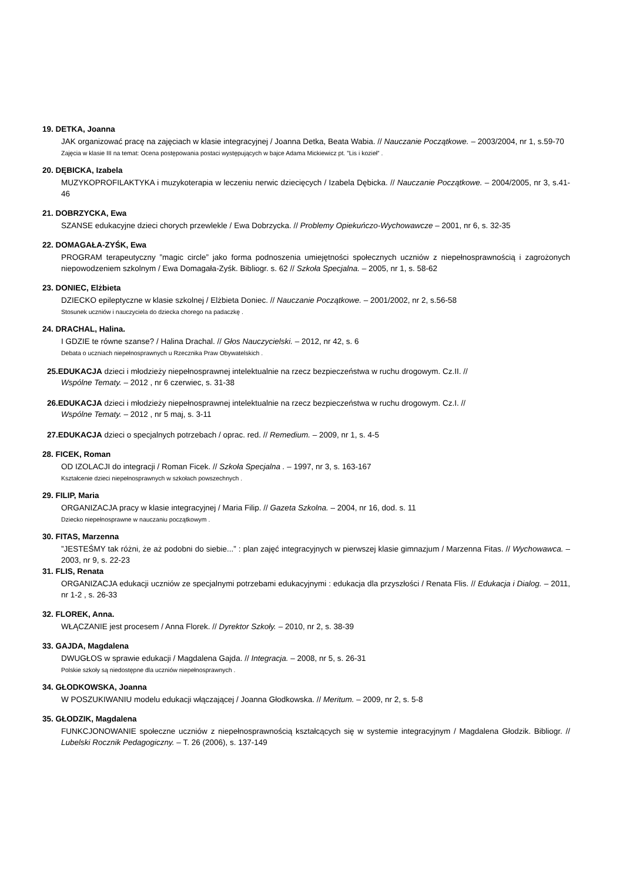19. DETKA, Joanna
JAK organizować pracę na zajęciach w klasie integracyjnej / Joanna Detka, Beata Wabia. // Nauczanie Początkowe. – 2003/2004, nr 1, s.59-70
Zajęcia w klasie III na temat: Ocena postępowania postaci występujących w bajce Adama Mickiewicz pt. ”Lis i kozieł” .
20. DĘBICKA, Izabela
MUZYKOPROFILAKTYKA i muzykoterapia w leczeniu nerwic dziecięcych / Izabela Dębicka. // Nauczanie Początkowe. – 2004/2005, nr 3, s.41-46
21. DOBRZYCKA, Ewa
SZANSE edukacyjne dzieci chorych przewlekle / Ewa Dobrzycka. // Problemy Opiekuńczo-Wychowawcze – 2001, nr 6, s. 32-35
22. DOMAGAŁA-ZYŚK, Ewa
PROGRAM terapeutyczny ”magic circle” jako forma podnoszenia umiejętności społecznych uczniów z niepełnosprawnością i zagrożonych niepowodzeniem szkolnym / Ewa Domagała-Zyśk. Bibliogr. s. 62 // Szkoła Specjalna. – 2005, nr 1, s. 58-62
23. DONIEC, Elżbieta
DZIECKO epileptyczne w klasie szkolnej / Elżbieta Doniec. // Nauczanie Początkowe. – 2001/2002, nr 2, s.56-58
Stosunek uczniów i nauczyciela do dziecka chorego na padaczkę .
24. DRACHAL, Halina.
I GDZIE te równe szanse? / Halina Drachal. // Głos Nauczycielski. – 2012, nr 42, s. 6
Debata o uczniach niepełnosprawnych u Rzecznika Praw Obywatelskich .
25.EDUKACJA dzieci i młodzieży niepełnosprawnej intelektualnie na rzecz bezpieczeństwa w ruchu drogowym. Cz.II. //
Wspólne Tematy. – 2012 , nr 6 czerwiec, s. 31-38
26.EDUKACJA dzieci i młodzieży niepełnosprawnej intelektualnie na rzecz bezpieczeństwa w ruchu drogowym. Cz.I. //
Wspólne Tematy. – 2012 , nr 5 maj, s. 3-11
27.EDUKACJA dzieci o specjalnych potrzebach / oprac. red. // Remedium. – 2009, nr 1, s. 4-5
28. FICEK, Roman
OD IZOLACJI do integracji / Roman Ficek. // Szkoła Specjalna . – 1997, nr 3, s. 163-167
Kształcenie dzieci niepełnosprawnych w szkołach powszechnych .
29. FILIP, Maria
ORGANIZACJA pracy w klasie integracyjnej / Maria Filip. // Gazeta Szkolna. – 2004, nr 16, dod. s. 11
Dziecko niepełnosprawne w nauczaniu początkowym .
30. FITAS, Marzenna
”JESTEŚMY tak różni, że aż podobni do siebie...” : plan zajęć integracyjnych w pierwszej klasie gimnazjum / Marzenna Fitas. // Wychowawca. – 2003, nr 9, s. 22-23
31. FLIS, Renata
ORGANIZACJA edukacji uczniów ze specjalnymi potrzebami edukacyjnymi : edukacja dla przyszłości / Renata Flis. // Edukacja i Dialog. – 2011, nr 1-2 , s. 26-33
32. FLOREK, Anna.
WŁĄCZANIE jest procesem / Anna Florek. // Dyrektor Szkoły. – 2010, nr 2, s. 38-39
33. GAJDA, Magdalena
DWUGŁOS w sprawie edukacji / Magdalena Gajda. // Integracja. – 2008, nr 5, s. 26-31
Polskie szkoły są niedostępne dla uczniów niepełnosprawnych .
34. GŁODKOWSKA, Joanna
W POSZUKIWANIU modelu edukacji włączającej / Joanna Głodkowska. // Meritum. – 2009, nr 2, s. 5-8
35. GŁODZIK, Magdalena
FUNKCJONOWANIE społeczne uczniów z niepełnosprawnością kształcących się w systemie integracyjnym / Magdalena Głodzik. Bibliogr. // Lubelski Rocznik Pedagogiczny. – T. 26 (2006), s. 137-149